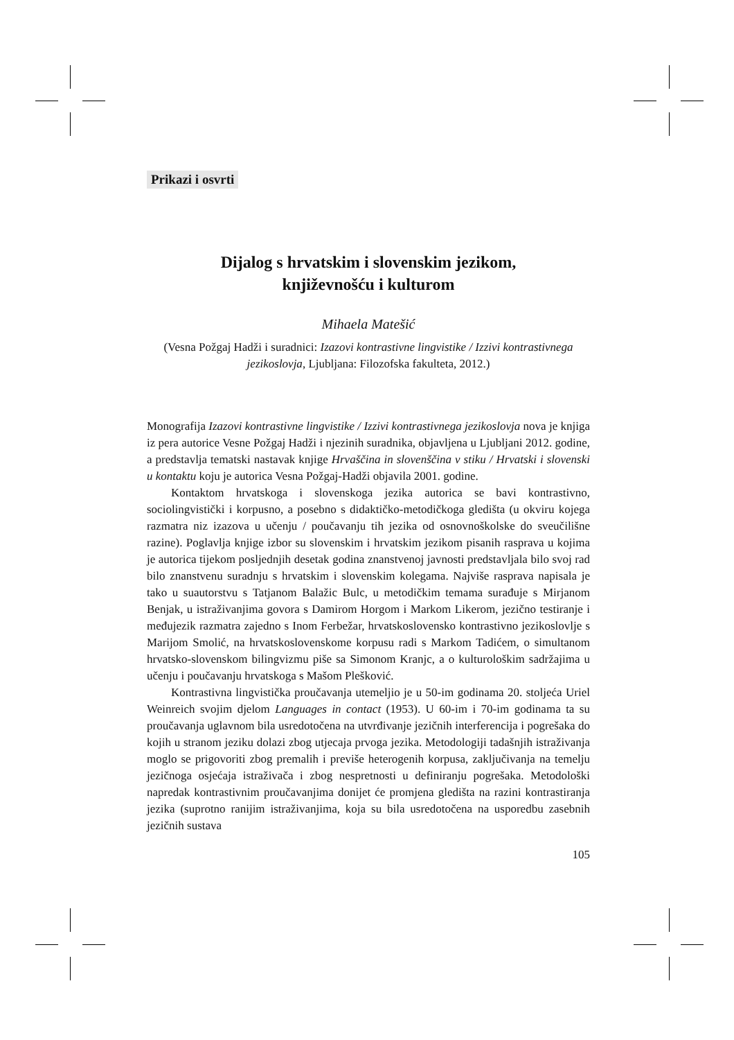Prikazi i osvrti
Dijalog s hrvatskim i slovenskim jezikom,
književnošću i kulturom
Mihaela Matešić
(Vesna Požgaj Hadži i suradnici: Izazovi kontrastivne lingvistike / Izzivi kontrastivnega jezikoslovja, Ljubljana: Filozofska fakulteta, 2012.)
Monografija Izazovi kontrastivne lingvistike / Izzivi kontrastivnega jezikoslovja nova je knjiga iz pera autorice Vesne Požgaj Hadži i njezinih suradnika, objavljena u Ljubljani 2012. godine, a predstavlja tematski nastavak knjige Hrvaščina in slovenščina v stiku / Hrvatski i slovenski u kontaktu koju je autorica Vesna Požgaj-Hadži objavila 2001. godine.
Kontaktom hrvatskoga i slovenskoga jezika autorica se bavi kontrastivno, sociolingvistički i korpusno, a posebno s didaktičko-metodičkoga gledišta (u okviru kojega razmatra niz izazova u učenju / poučavanju tih jezika od osnovnoškolske do sveučilišne razine). Poglavlja knjige izbor su slovenskim i hrvatskim jezikom pisanih rasprava u kojima je autorica tijekom posljednjih desetak godina znanstvenoj javnosti predstavljala bilo svoj rad bilo znanstvenu suradnju s hrvatskim i slovenskim kolegama. Najviše rasprava napisala je tako u suautorstvu s Tatjanom Balažic Bulc, u metodičkim temama surađuje s Mirjanom Benjak, u istraživanjima govora s Damirom Horgom i Markom Likerom, jezično testiranje i međujezik razmatra zajedno s Inom Ferbežar, hrvatskoslovensko kontrastivno jezikoslovlje s Marijom Smolić, na hrvatskoslovenskome korpusu radi s Markom Tadićem, o simultanom hrvatsko-slovenskom bilingvizmu piše sa Simonom Kranjc, a o kulturološkim sadržajima u učenju i poučavanju hrvatskoga s Mašom Plešković.
Kontrastivna lingvistička proučavanja utemeljio je u 50-im godinama 20. stoljeća Uriel Weinreich svojim djelom Languages in contact (1953). U 60-im i 70-im godinama ta su proučavanja uglavnom bila usredotočena na utvrđivanje jezičnih interferencija i pogrešaka do kojih u stranom jeziku dolazi zbog utjecaja prvoga jezika. Metodologiji tadašnjih istraživanja moglo se prigovoriti zbog premalih i previše heterogenih korpusa, zaključivanja na temelju jezičnoga osjećaja istraživača i zbog nespretnosti u definiranju pogrešaka. Metodološki napredak kontrastivnim proučavanjima donijet će promjena gledišta na razini kontrastiranja jezika (suprotno ranijim istraživanjima, koja su bila usredotočena na usporedbu zasebnih jezičnih sustava
105